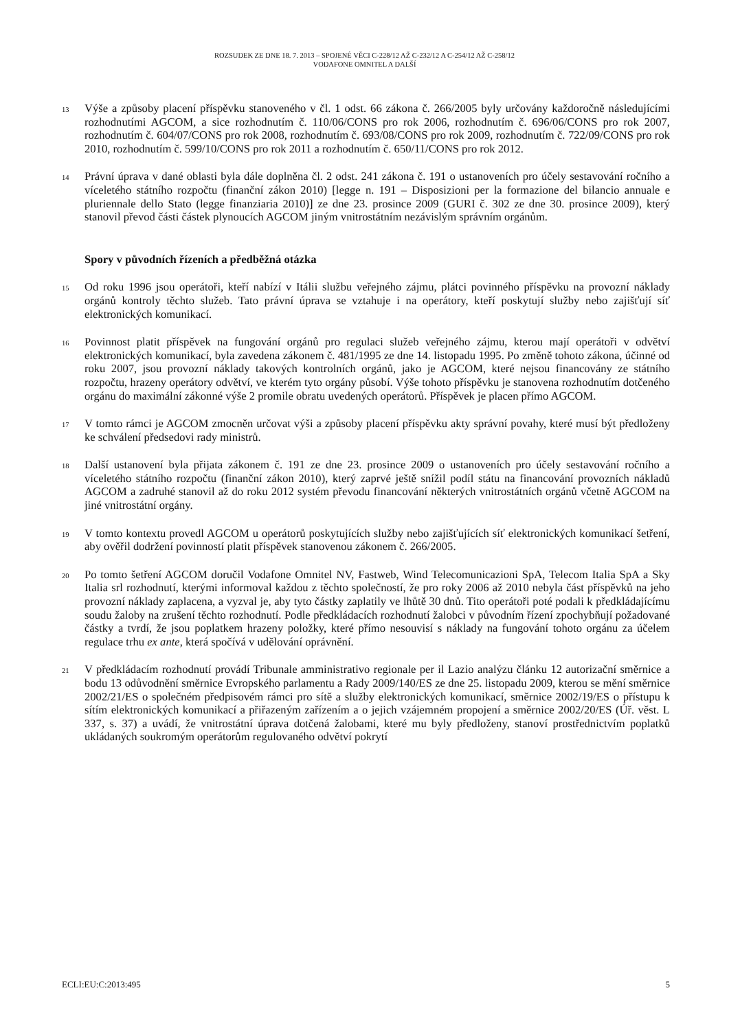ROZSUDEK ZE DNE 18. 7. 2013 – SPOJENÉ VĚCI C-228/12 AŽ C-232/12 A C-254/12 AŽ C-258/12
VODAFONE OMNITEL A DALŠÍ
13 Výše a způsoby placení příspěvku stanoveného v čl. 1 odst. 66 zákona č. 266/2005 byly určovány každoročně následujícími rozhodnutími AGCOM, a sice rozhodnutím č. 110/06/CONS pro rok 2006, rozhodnutím č. 696/06/CONS pro rok 2007, rozhodnutím č. 604/07/CONS pro rok 2008, rozhodnutím č. 693/08/CONS pro rok 2009, rozhodnutím č. 722/09/CONS pro rok 2010, rozhodnutím č. 599/10/CONS pro rok 2011 a rozhodnutím č. 650/11/CONS pro rok 2012.
14 Právní úprava v dané oblasti byla dále doplněna čl. 2 odst. 241 zákona č. 191 o ustanoveních pro účely sestavování ročního a víceletého státního rozpočtu (finanční zákon 2010) [legge n. 191 – Disposizioni per la formazione del bilancio annuale e pluriennale dello Stato (legge finanziaria 2010)] ze dne 23. prosince 2009 (GURI č. 302 ze dne 30. prosince 2009), který stanovil převod části částek plynoucích AGCOM jiným vnitrostátním nezávislým správním orgánům.
Spory v původních řízeních a předběžná otázka
15 Od roku 1996 jsou operátoři, kteří nabízí v Itálii službu veřejného zájmu, plátci povinného příspěvku na provozní náklady orgánů kontroly těchto služeb. Tato právní úprava se vztahuje i na operátory, kteří poskytují služby nebo zajišťují síť elektronických komunikací.
16 Povinnost platit příspěvek na fungování orgánů pro regulaci služeb veřejného zájmu, kterou mají operátoři v odvětví elektronických komunikací, byla zavedena zákonem č. 481/1995 ze dne 14. listopadu 1995. Po změně tohoto zákona, účinné od roku 2007, jsou provozní náklady takových kontrolních orgánů, jako je AGCOM, které nejsou financovány ze státního rozpočtu, hrazeny operátory odvětví, ve kterém tyto orgány působí. Výše tohoto příspěvku je stanovena rozhodnutím dotčeného orgánu do maximální zákonné výše 2 promile obratu uvedených operátorů. Příspěvek je placen přímo AGCOM.
17 V tomto rámci je AGCOM zmocněn určovat výši a způsoby placení příspěvku akty správní povahy, které musí být předloženy ke schválení předsedovi rady ministrů.
18 Další ustanovení byla přijata zákonem č. 191 ze dne 23. prosince 2009 o ustanoveních pro účely sestavování ročního a víceletého státního rozpočtu (finanční zákon 2010), který zaprvé ještě snížil podíl státu na financování provozních nákladů AGCOM a zadruhé stanovil až do roku 2012 systém převodu financování některých vnitrostátních orgánů včetně AGCOM na jiné vnitrostátní orgány.
19 V tomto kontextu provedl AGCOM u operátorů poskytujících služby nebo zajišťujících síť elektronických komunikací šetření, aby ověřil dodržení povinností platit příspěvek stanovenou zákonem č. 266/2005.
20 Po tomto šetření AGCOM doručil Vodafone Omnitel NV, Fastweb, Wind Telecomunicazioni SpA, Telecom Italia SpA a Sky Italia srl rozhodnutí, kterými informoval každou z těchto společností, že pro roky 2006 až 2010 nebyla část příspěvků na jeho provozní náklady zaplacena, a vyzval je, aby tyto částky zaplatily ve lhůtě 30 dnů. Tito operátoři poté podali k předkládajícímu soudu žaloby na zrušení těchto rozhodnutí. Podle předkládacích rozhodnutí žalobci v původním řízení zpochybňují požadované částky a tvrdí, že jsou poplatkem hrazeny položky, které přímo nesouvisí s náklady na fungování tohoto orgánu za účelem regulace trhu ex ante, která spočívá v udělování oprávnění.
21 V předkládacím rozhodnutí provádí Tribunale amministrativo regionale per il Lazio analýzu článku 12 autorizační směrnice a bodu 13 odůvodnění směrnice Evropského parlamentu a Rady 2009/140/ES ze dne 25. listopadu 2009, kterou se mění směrnice 2002/21/ES o společném předpisovém rámci pro sítě a služby elektronických komunikací, směrnice 2002/19/ES o přístupu k sítím elektronických komunikací a přiřazeným zařízením a o jejich vzájemném propojení a směrnice 2002/20/ES (Úř. věst. L 337, s. 37) a uvádí, že vnitrostátní úprava dotčená žalobami, které mu byly předloženy, stanoví prostřednictvím poplatků ukládaných soukromým operátorům regulovaného odvětví pokrytí
ECLI:EU:C:2013:495 5